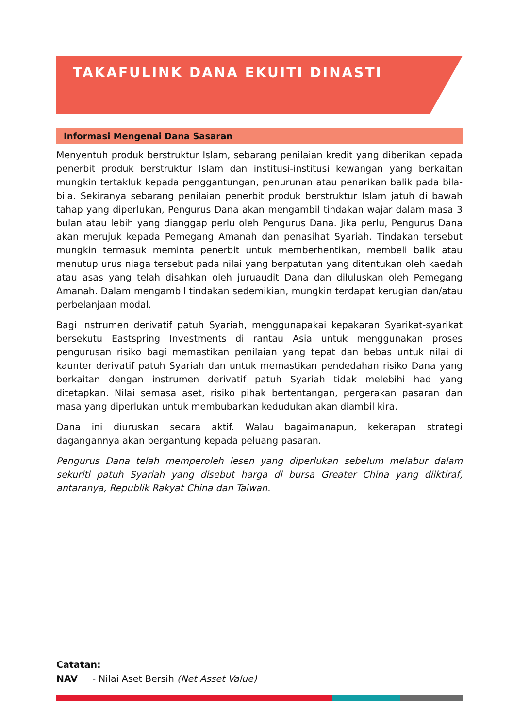TAKAFULINK DANA EKUITI DINASTI
Informasi Mengenai Dana Sasaran
Menyentuh produk berstruktur Islam, sebarang penilaian kredit yang diberikan kepada penerbit produk berstruktur Islam dan institusi-institusi kewangan yang berkaitan mungkin tertakluk kepada penggantungan, penurunan atau penarikan balik pada bila-bila. Sekiranya sebarang penilaian penerbit produk berstruktur Islam jatuh di bawah tahap yang diperlukan, Pengurus Dana akan mengambil tindakan wajar dalam masa 3 bulan atau lebih yang dianggap perlu oleh Pengurus Dana. Jika perlu, Pengurus Dana akan merujuk kepada Pemegang Amanah dan penasihat Syariah. Tindakan tersebut mungkin termasuk meminta penerbit untuk memberhentikan, membeli balik atau menutup urus niaga tersebut pada nilai yang berpatutan yang ditentukan oleh kaedah atau asas yang telah disahkan oleh juruaudit Dana dan diluluskan oleh Pemegang Amanah. Dalam mengambil tindakan sedemikian, mungkin terdapat kerugian dan/atau perbelanjaan modal.
Bagi instrumen derivatif patuh Syariah, menggunapakai kepakaran Syarikat-syarikat bersekutu Eastspring Investments di rantau Asia untuk menggunakan proses pengurusan risiko bagi memastikan penilaian yang tepat dan bebas untuk nilai di kaunter derivatif patuh Syariah dan untuk memastikan pendedahan risiko Dana yang berkaitan dengan instrumen derivatif patuh Syariah tidak melebihi had yang ditetapkan. Nilai semasa aset, risiko pihak bertentangan, pergerakan pasaran dan masa yang diperlukan untuk membubarkan kedudukan akan diambil kira.
Dana ini diuruskan secara aktif. Walau bagaimanapun, kekerapan strategi dagangannya akan bergantung kepada peluang pasaran.
Pengurus Dana telah memperoleh lesen yang diperlukan sebelum melabur dalam sekuriti patuh Syariah yang disebut harga di bursa Greater China yang diiktiraf, antaranya, Republik Rakyat China dan Taiwan.
Catatan:
NAV - Nilai Aset Bersih (Net Asset Value)